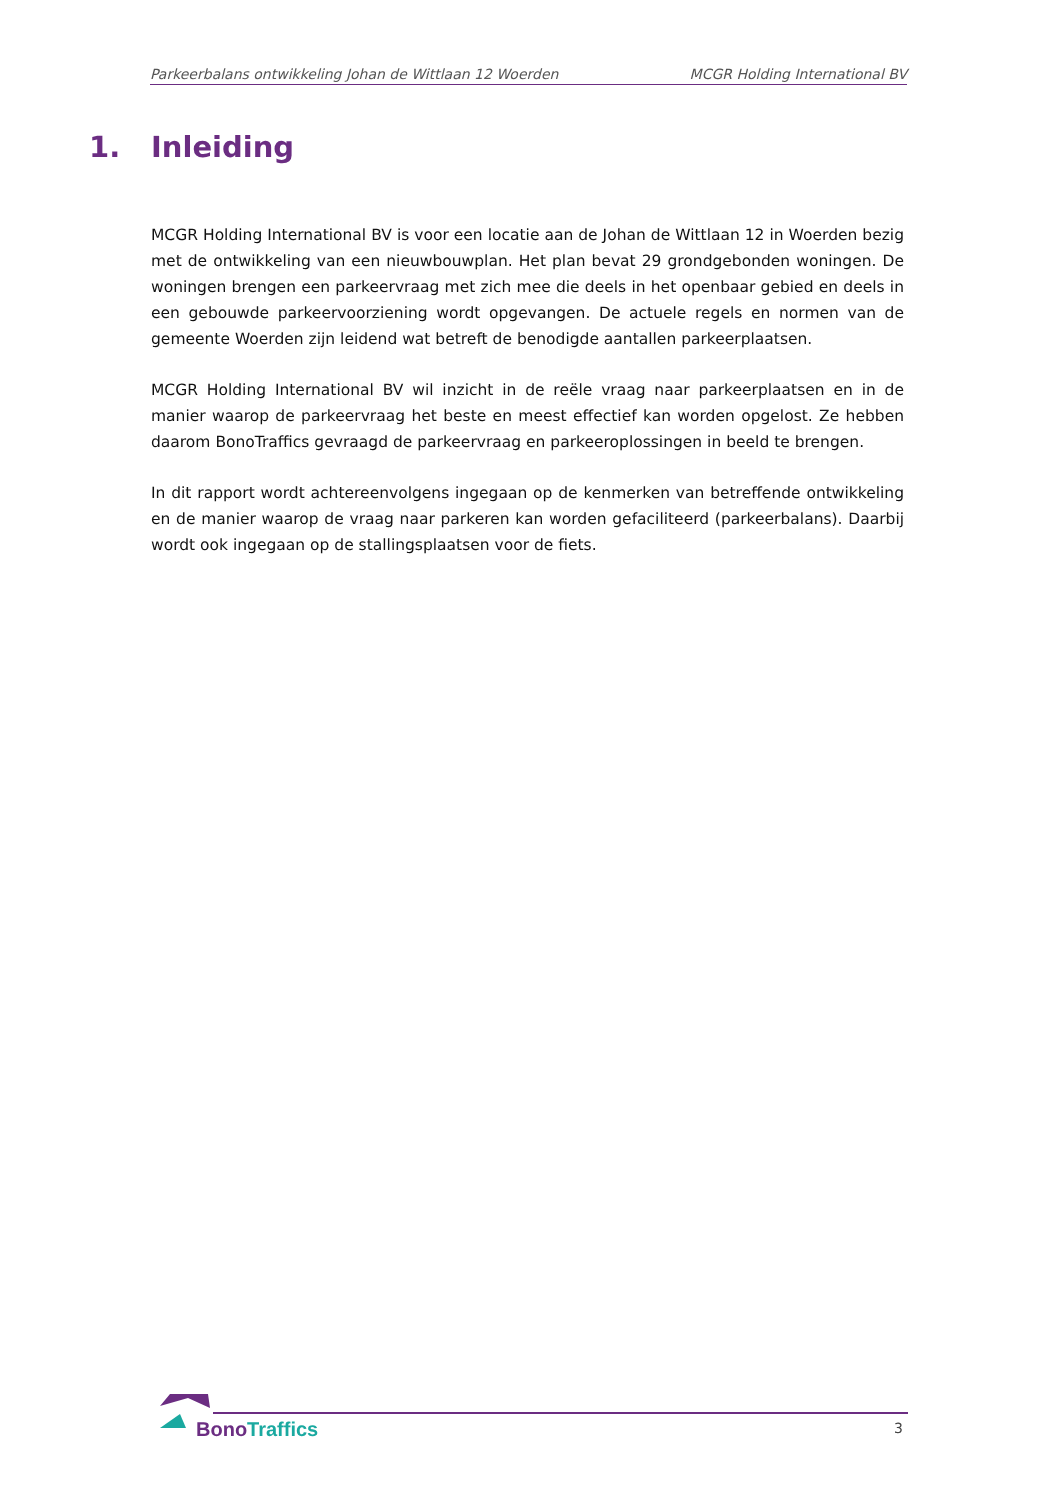Parkeerbalans ontwikkeling Johan de Wittlaan 12 Woerden MCGR Holding International BV
1. Inleiding
MCGR Holding International BV is voor een locatie aan de Johan de Wittlaan 12 in Woerden bezig met de ontwikkeling van een nieuwbouwplan. Het plan bevat 29 grondgebonden woningen. De woningen brengen een parkeervraag met zich mee die deels in het openbaar gebied en deels in een gebouwde parkeervoorziening wordt opgevangen. De actuele regels en normen van de gemeente Woerden zijn leidend wat betreft de benodigde aantallen parkeerplaatsen.
MCGR Holding International BV wil inzicht in de reële vraag naar parkeerplaatsen en in de manier waarop de parkeervraag het beste en meest effectief kan worden opgelost. Ze hebben daarom BonoTraffics gevraagd de parkeervraag en parkeeroplossingen in beeld te brengen.
In dit rapport wordt achtereenvolgens ingegaan op de kenmerken van betreffende ontwikkeling en de manier waarop de vraag naar parkeren kan worden gefaciliteerd (parkeerbalans). Daarbij wordt ook ingegaan op de stallingsplaatsen voor de fiets.
Bono Traffics 3